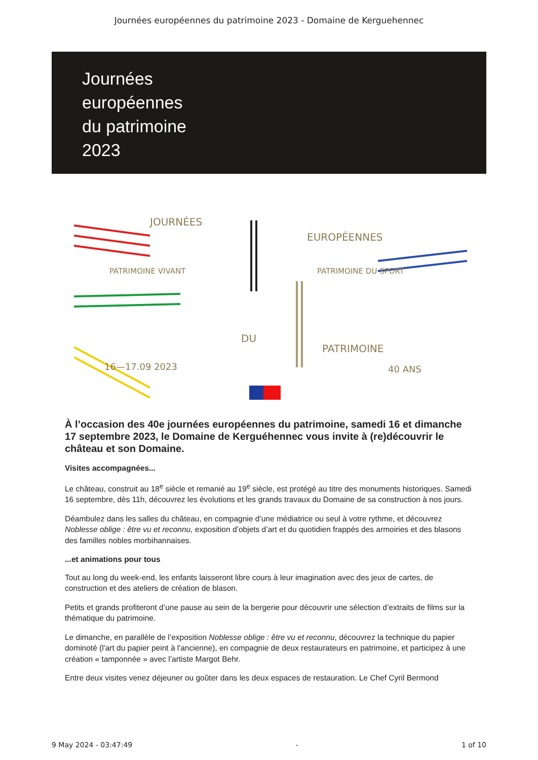Journées européennes du patrimoine 2023 - Domaine de Kerguehennec
Journées
européennes
du patrimoine
2023
JOURNÉES
EUROPÉENNES
PATRIMOINE VIVANT
PATRIMOINE DU SPORT
DU
PATRIMOINE
40 ANS
16—17.09 2023
À l’occasion des 40e journées européennes du patrimoine, samedi 16 et dimanche 17 septembre 2023, le Domaine de Kerguéhennec vous invite à (re)découvrir le château et son Domaine.
Visites accompagnées...
Le château, construit au 18<sup>e</sup> siècle et remanié au 19<sup>e</sup> siècle, est protégé au titre des monuments historiques. Samedi 16 septembre, dès 11h, découvrez les évolutions et les grands travaux du Domaine de sa construction à nos jours.
Déambulez dans les salles du château, en compagnie d’une médiatrice ou seul à votre rythme, et découvrez Noblesse oblige : être vu et reconnu, exposition d’objets d’art et du quotidien frappés des armoiries et des blasons des familles nobles morbihannaises.
...et animations pour tous
Tout au long du week-end, les enfants laisseront libre cours à leur imagination avec des jeux de cartes, de construction et des ateliers de création de blason.
Petits et grands profiteront d’une pause au sein de la bergerie pour découvrir une sélection d’extraits de films sur la thématique du patrimoine.
Le dimanche, en parallèle de l’exposition Noblesse oblige : être vu et reconnu, découvrez la technique du papier dominoté (l'art du papier peint à l'ancienne), en compagnie de deux restaurateurs en patrimoine, et participez à une création « tamponnée » avec l’artiste Margot Behr.
Entre deux visites venez déjeuner ou goûter dans les deux espaces de restauration. Le Chef Cyril Bermond
9 May 2024 - 03:47:49 - 1 of 10